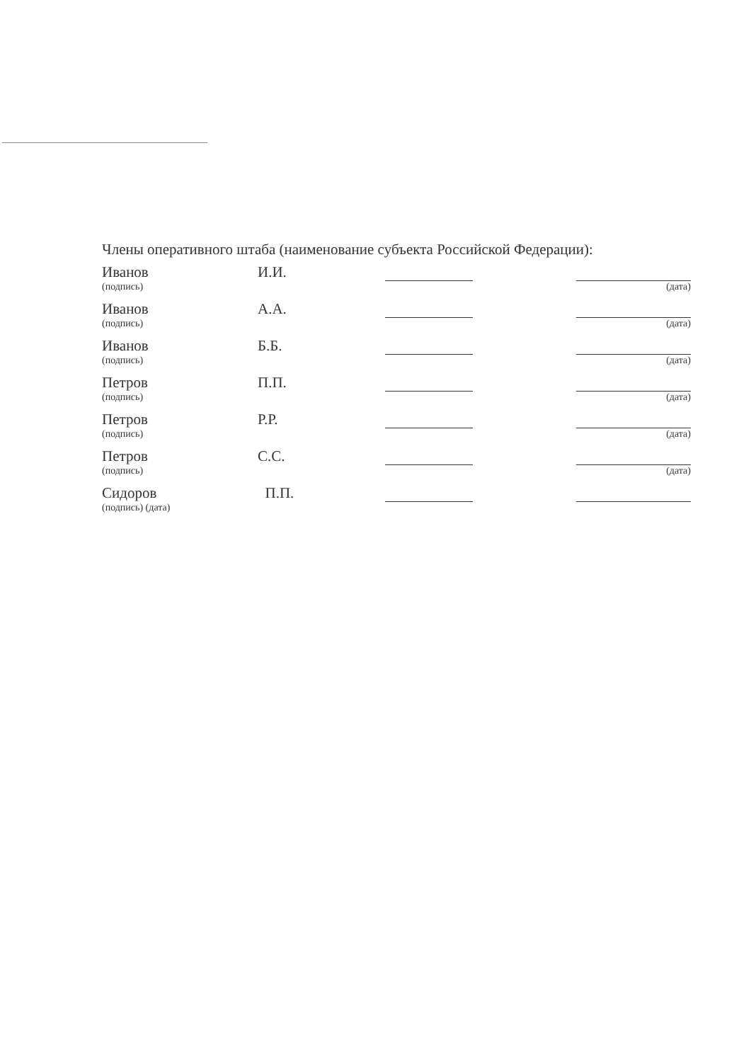Члены оперативного штаба (наименование субъекта Российской Федерации):
Иванов И.И.
(подпись) (дата)
Иванов А.А.
(подпись) (дата)
Иванов Б.Б.
(подпись) (дата)
Петров П.П.
(подпись) (дата)
Петров Р.Р.
(подпись) (дата)
Петров С.С.
(подпись) (дата)
Сидоров П.П.
(подпись) (дата)